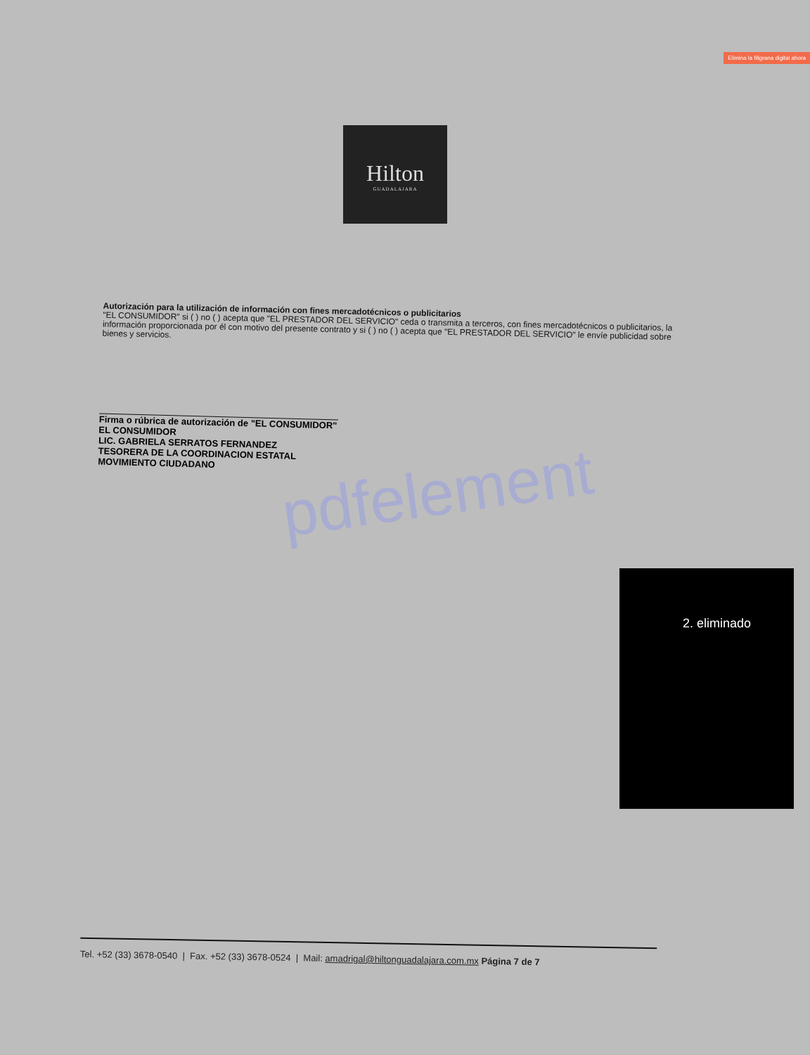Elimina la filigrana digital ahora
Hilton
GUADALAJARA
Autorización para la utilización de información con fines mercadotécnicos o publicitarios
"EL CONSUMIDOR" si ( ) no ( ) acepta que "EL PRESTADOR DEL SERVICIO" ceda o transmita a terceros, con fines mercadotécnicos o publicitarios, la información proporcionada por él con motivo del presente contrato y si ( ) no ( ) acepta que "EL PRESTADOR DEL SERVICIO" le envíe publicidad sobre bienes y servicios.
Firma o rúbrica de autorización de "EL CONSUMIDOR"
EL CONSUMIDOR
LIC. GABRIELA SERRATOS FERNANDEZ
TESORERA DE LA COORDINACION ESTATAL
MOVIMIENTO CIUDADANO
pdfelement
2. eliminado
Tel. +52 (33) 3678-0540 | Fax. +52 (33) 3678-0524 | Mail: amadrigal@hiltonguadalajara.com.mx Página 7 de 7